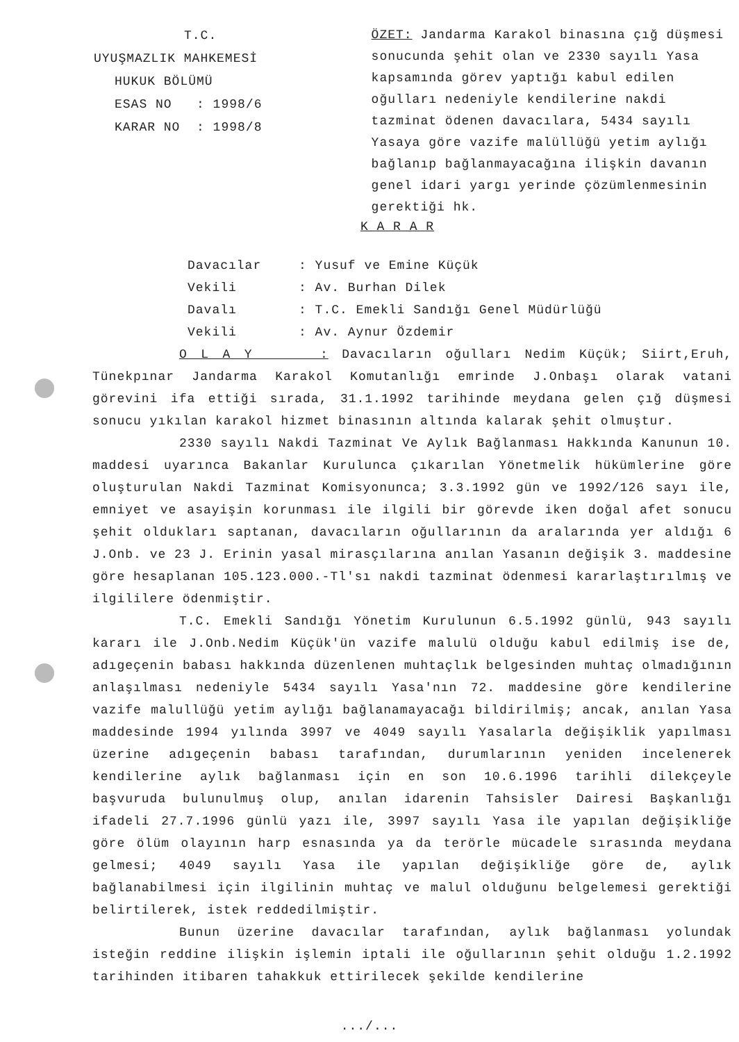T.C.
UYUŞMAZLIK MAHKEMESİ
HUKUK BÖLÜMÜ
ESAS NO : 1998/6
KARAR NO : 1998/8
ÖZET: Jandarma Karakol binasına çığ düşmesi sonucunda şehit olan ve 2330 sayılı Yasa kapsamında görev yaptığı kabul edilen oğulları nedeniyle kendilerine nakdi tazminat ödenen davacılara, 5434 sayılı Yasaya göre vazife malüllüğü yetim aylığı bağlanıp bağlanmayacağına ilişkin davanın genel idari yargı yerinde çözümlenmesinin gerektiği hk.
K A R A R
Davacılar: Yusuf ve Emine Küçük
Vekili: Av. Burhan Dilek
Davalı: T.C. Emekli Sandığı Genel Müdürlüğü
Vekili: Av. Aynur Özdemir
O L A Y : Davacıların oğulları Nedim Küçük; Siirt,Eruh, Tünekpınar Jandarma Karakol Komutanlığı emrinde J.Onbaşı olarak vatani görevini ifa ettiği sırada, 31.1.1992 tarihinde meydana gelen çığ düşmesi sonucu yıkılan karakol hizmet binasının altında kalarak şehit olmuştur.
2330 sayılı Nakdi Tazminat Ve Aylık Bağlanması Hakkında Kanunun 10. maddesi uyarınca Bakanlar Kurulunca çıkarılan Yönetmelik hükümlerine göre oluşturulan Nakdi Tazminat Komisyonunca; 3.3.1992 gün ve 1992/126 sayı ile, emniyet ve asayişin korunması ile ilgili bir görevde iken doğal afet sonucu şehit oldukları saptanan, davacıların oğullarının da aralarında yer aldığı 6 J.Onb. ve 23 J. Erinin yasal mirasçılarına anılan Yasanın değişik 3. maddesine göre hesaplanan 105.123.000.-Tl'sı nakdi tazminat ödenmesi kararlaştırılmış ve ilgililere ödenmiştir.
T.C. Emekli Sandığı Yönetim Kurulunun 6.5.1992 günlü, 943 sayılı kararı ile J.Onb.Nedim Küçük'ün vazife malulü olduğu kabul edilmiş ise de, adıgeçenin babası hakkında düzenlenen muhtaçlık belgesinden muhtaç olmadığının anlaşılması nedeniyle 5434 sayılı Yasa'nın 72. maddesine göre kendilerine vazife malullüğü yetim aylığı bağlanamayacağı bildirilmiş; ancak, anılan Yasa maddesinde 1994 yılında 3997 ve 4049 sayılı Yasalarla değişiklik yapılması üzerine adıgeçenin babası tarafından, durumlarının yeniden incelenerek kendilerine aylık bağlanması için en son 10.6.1996 tarihli dilekçeyle başvuruda bulunulmuş olup, anılan idarenin Tahsisler Dairesi Başkanlığı ifadeli 27.7.1996 günlü yazı ile, 3997 sayılı Yasa ile yapılan değişikliğe göre ölüm olayının harp esnasında ya da terörle mücadele sırasında meydana gelmesi; 4049 sayılı Yasa ile yapılan değişikliğe göre de, aylık bağlanabilmesi için ilgilinin muhtaç ve malul olduğunu belgelemesi gerektiği belirtilerek, istek reddedilmiştir.
Bunun üzerine davacılar tarafından, aylık bağlanması yolundak isteğin reddine ilişkin işlemin iptali ile oğullarının şehit olduğu 1.2.1992 tarihinden itibaren tahakkuk ettirilecek şekilde kendilerine
.../...